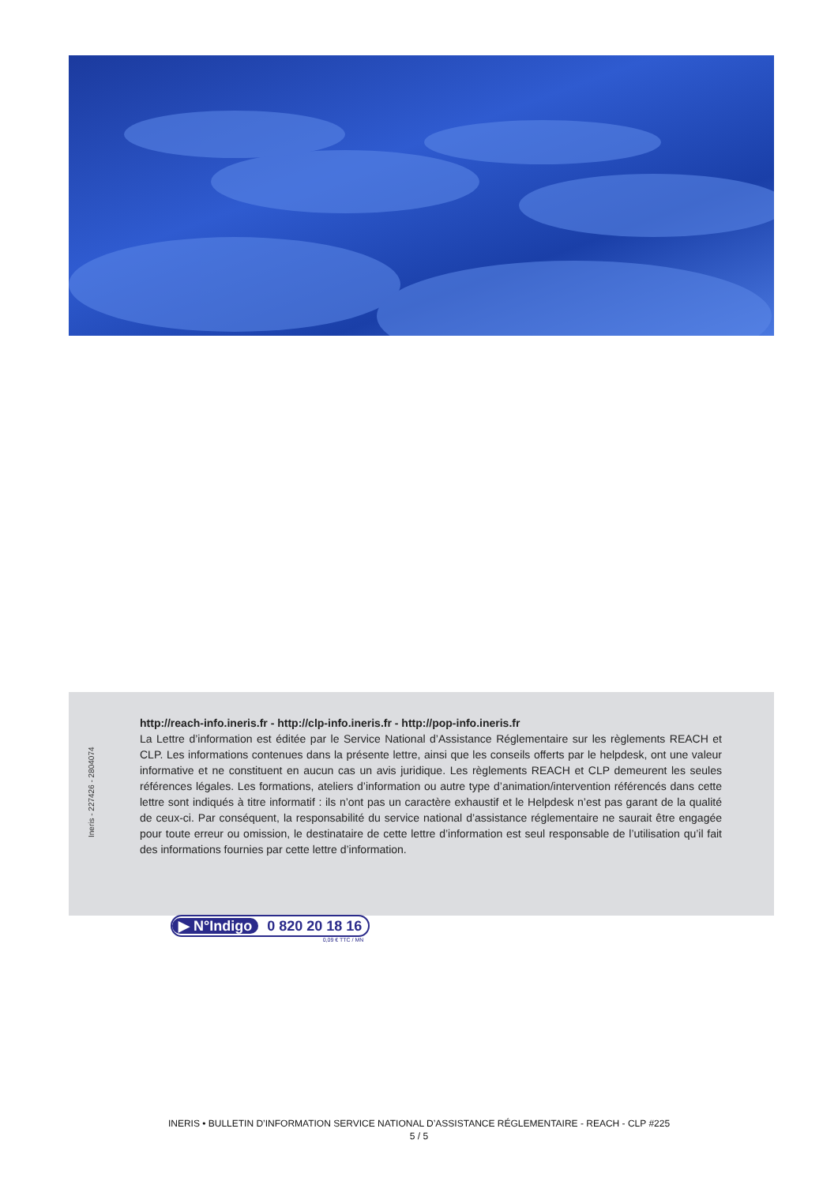Ineris - 227426 - 2804074
http://reach-info.ineris.fr - http://clp-info.ineris.fr - http://pop-info.ineris.fr
La Lettre d’information est éditée par le Service National d’Assistance Réglementaire sur les règlements REACH et CLP. Les informations contenues dans la présente lettre, ainsi que les conseils offerts par le helpdesk, ont une valeur informative et ne constituent en aucun cas un avis juridique. Les règlements REACH et CLP demeurent les seules références légales. Les formations, ateliers d’information ou autre type d’animation/intervention référencés dans cette lettre sont indiqués à titre informatif : ils n’ont pas un caractère exhaustif et le Helpdesk n’est pas garant de la qualité de ceux-ci. Par conséquent, la responsabilité du service national d’assistance réglementaire ne saurait être engagée pour toute erreur ou omission, le destinataire de cette lettre d’information est seul responsable de l’utilisation qu’il fait des informations fournies par cette lettre d’information.
▶ N°Indigo 0 820 20 18 16
0,09 € TTC / MN
INERIS • BULLETIN D’INFORMATION SERVICE NATIONAL D’ASSISTANCE RÉGLEMENTAIRE - REACH - CLP #225
5 / 5